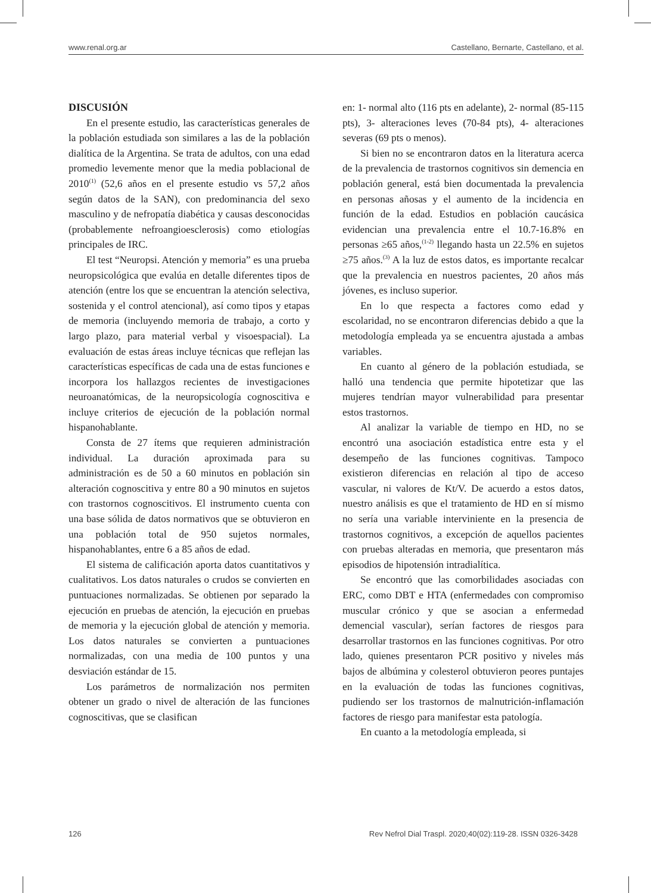www.renal.org.ar Castellano, Bernarte, Castellano, et al.
DISCUSIÓN
En el presente estudio, las características generales de la población estudiada son similares a las de la población dialítica de la Argentina. Se trata de adultos, con una edad promedio levemente menor que la media poblacional de 2010<sup>(1)</sup> (52,6 años en el presente estudio vs 57,2 años según datos de la SAN), con predominancia del sexo masculino y de nefropatía diabética y causas desconocidas (probablemente nefroangioesclerosis) como etiologías principales de IRC.
El test “Neuropsi. Atención y memoria” es una prueba neuropsicológica que evalúa en detalle diferentes tipos de atención (entre los que se encuentran la atención selectiva, sostenida y el control atencional), así como tipos y etapas de memoria (incluyendo memoria de trabajo, a corto y largo plazo, para material verbal y visoespacial). La evaluación de estas áreas incluye técnicas que reflejan las características específicas de cada una de estas funciones e incorpora los hallazgos recientes de investigaciones neuroanatómicas, de la neuropsicología cognoscitiva e incluye criterios de ejecución de la población normal hispanohablante.
Consta de 27 ítems que requieren administración individual. La duración aproximada para su administración es de 50 a 60 minutos en población sin alteración cognoscitiva y entre 80 a 90 minutos en sujetos con trastornos cognoscitivos. El instrumento cuenta con una base sólida de datos normativos que se obtuvieron en una población total de 950 sujetos normales, hispanohablantes, entre 6 a 85 años de edad.
El sistema de calificación aporta datos cuantitativos y cualitativos. Los datos naturales o crudos se convierten en puntuaciones normalizadas. Se obtienen por separado la ejecución en pruebas de atención, la ejecución en pruebas de memoria y la ejecución global de atención y memoria. Los datos naturales se convierten a puntuaciones normalizadas, con una media de 100 puntos y una desviación estándar de 15.
Los parámetros de normalización nos permiten obtener un grado o nivel de alteración de las funciones cognoscitivas, que se clasifican
en: 1- normal alto (116 pts en adelante), 2- normal (85-115 pts), 3- alteraciones leves (70-84 pts), 4- alteraciones severas (69 pts o menos).
Si bien no se encontraron datos en la literatura acerca de la prevalencia de trastornos cognitivos sin demencia en población general, está bien documentada la prevalencia en personas añosas y el aumento de la incidencia en función de la edad. Estudios en población caucásica evidencian una prevalencia entre el 10.7-16.8% en personas ≥65 años,<sup>(1-2)</sup> llegando hasta un 22.5% en sujetos ≥75 años.<sup>(3)</sup> A la luz de estos datos, es importante recalcar que la prevalencia en nuestros pacientes, 20 años más jóvenes, es incluso superior.
En lo que respecta a factores como edad y escolaridad, no se encontraron diferencias debido a que la metodología empleada ya se encuentra ajustada a ambas variables.
En cuanto al género de la población estudiada, se halló una tendencia que permite hipotetizar que las mujeres tendrían mayor vulnerabilidad para presentar estos trastornos.
Al analizar la variable de tiempo en HD, no se encontró una asociación estadística entre esta y el desempeño de las funciones cognitivas. Tampoco existieron diferencias en relación al tipo de acceso vascular, ni valores de Kt/V. De acuerdo a estos datos, nuestro análisis es que el tratamiento de HD en sí mismo no sería una variable interviniente en la presencia de trastornos cognitivos, a excepción de aquellos pacientes con pruebas alteradas en memoria, que presentaron más episodios de hipotensión intradialítica.
Se encontró que las comorbilidades asociadas con ERC, como DBT e HTA (enfermedades con compromiso muscular crónico y que se asocian a enfermedad demencial vascular), serían factores de riesgos para desarrollar trastornos en las funciones cognitivas. Por otro lado, quienes presentaron PCR positivo y niveles más bajos de albúmina y colesterol obtuvieron peores puntajes en la evaluación de todas las funciones cognitivas, pudiendo ser los trastornos de malnutrición-inflamación factores de riesgo para manifestar esta patología.
En cuanto a la metodología empleada, si
126 Rev Nefrol Dial Traspl. 2020;40(02):119-28. ISSN 0326-3428